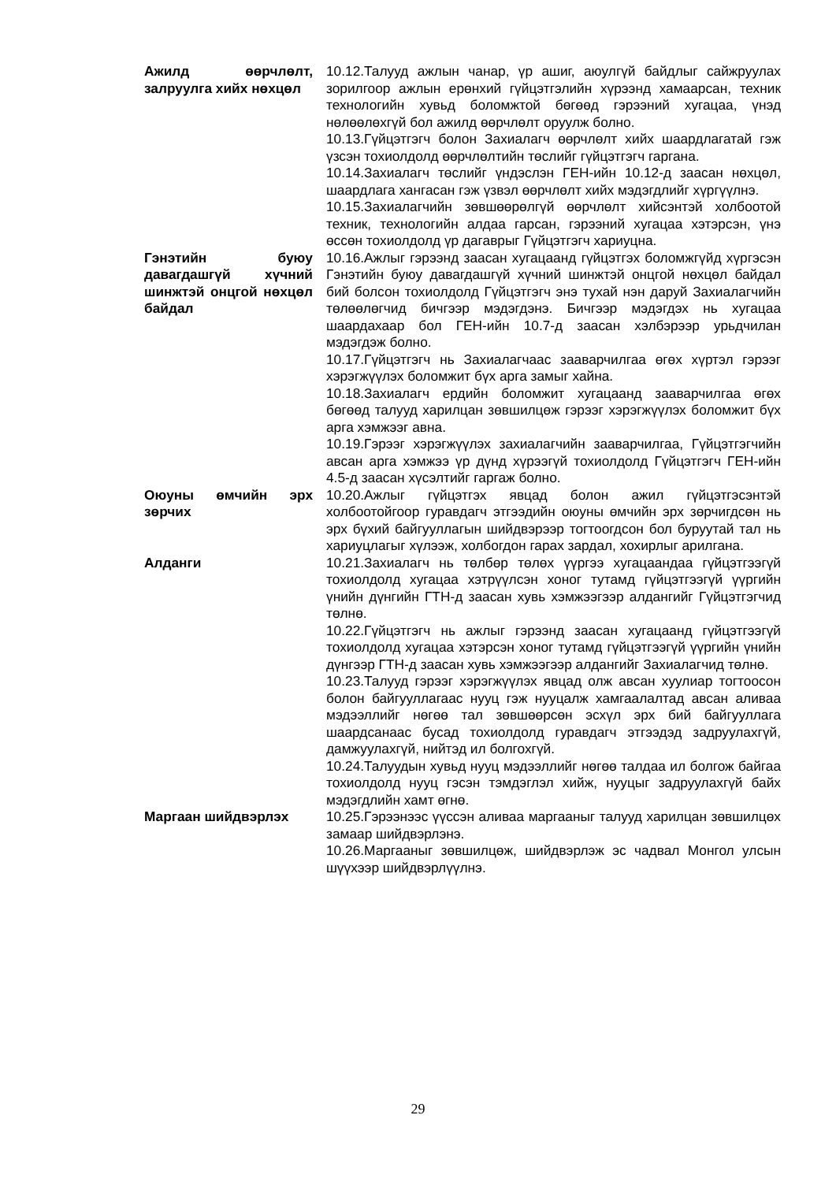Ажилд өөрчлөлт, залруулга хийх нөхцөл
10.12.Талууд ажлын чанар, үр ашиг, аюулгүй байдлыг сайжруулах зорилгоор ажлын ерөнхий гүйцэтгэлийн хүрээнд хамаарсан, техник технологийн хувьд боломжтой бөгөөд гэрээний хугацаа, үнэд нөлөөлөхгүй бол ажилд өөрчлөлт оруулж болно.
10.13.Гүйцэтгэгч болон Захиалагч өөрчлөлт хийх шаардлагатай гэж үзсэн тохиолдолд өөрчлөлтийн төслийг гүйцэтгэгч гаргана.
10.14.Захиалагч төслийг үндэслэн ГЕН-ийн 10.12-д заасан нөхцөл, шаардлага хангасан гэж үзвэл өөрчлөлт хийх мэдэгдлийг хүргүүлнэ.
10.15.Захиалагчийн зөвшөөрөлгүй өөрчлөлт хийсэнтэй холбоотой техник, технологийн алдаа гарсан, гэрээний хугацаа хэтэрсэн, үнэ өссөн тохиолдолд үр дагаврыг Гүйцэтгэгч хариуцна.
Гэнэтийн буюу давагдашгүй хүчний шинжтэй онцгой нөхцөл байдал
10.16.Ажлыг гэрээнд заасан хугацаанд гүйцэтгэх боломжгүйд хүргэсэн Гэнэтийн буюу давагдашгүй хүчний шинжтэй онцгой нөхцөл байдал бий болсон тохиолдолд Гүйцэтгэгч энэ тухай нэн даруй Захиалагчийн төлөөлөгчид бичгээр мэдэгдэнэ. Бичгээр мэдэгдэх нь хугацаа шаардахаар бол ГЕН-ийн 10.7-д заасан хэлбэрээр урьдчилан мэдэгдэж болно.
10.17.Гүйцэтгэгч нь Захиалагчаас зааварчилгаа өгөх хүртэл гэрээг хэрэгжүүлэх боломжит бүх арга замыг хайна.
10.18.Захиалагч ердийн боломжит хугацаанд зааварчилгаа өгөх бөгөөд талууд харилцан зөвшилцөж гэрээг хэрэгжүүлэх боломжит бүх арга хэмжээг авна.
10.19.Гэрээг хэрэгжүүлэх захиалагчийн зааварчилгаа, Гүйцэтгэгчийн авсан арга хэмжээ үр дүнд хүрээгүй тохиолдолд Гүйцэтгэгч ГЕН-ийн 4.5-д заасан хүсэлтийг гаргаж болно.
Оюуны өмчийн эрх зөрчих
10.20.Ажлыг гүйцэтгэх явцад болон ажил гүйцэтгэсэнтэй холбоотойгоор гуравдагч этгээдийн оюуны өмчийн эрх зөрчигдсөн нь эрх бүхий байгууллагын шийдвэрээр тогтоогдсон бол буруутай тал нь хариуцлагыг хүлээж, холбогдон гарах зардал, хохирлыг арилгана.
Алданги 10.21.Захиалагч нь төлбөр төлөх үүргээ хугацаандаа гүйцэтгээгүй тохиолдолд хугацаа хэтрүүлсэн хоног тутамд гүйцэтгээгүй үүргийн үнийн дүнгийн ГТН-д заасан хувь хэмжээгээр алдангийг Гүйцэтгэгчид төлнө.
10.22.Гүйцэтгэгч нь ажлыг гэрээнд заасан хугацаанд гүйцэтгээгүй тохиолдолд хугацаа хэтэрсэн хоног тутамд гүйцэтгээгүй үүргийн үнийн дүнгээр ГТН-д заасан хувь хэмжээгээр алдангийг Захиалагчид төлнө.
10.23.Талууд гэрээг хэрэгжүүлэх явцад олж авсан хуулиар тогтоосон болон байгууллагаас нууц гэж нууцалж хамгаалалтад авсан аливаа мэдээллийг нөгөө тал зөвшөөрсөн эсхүл эрх бий байгууллага шаардсанаас бусад тохиолдолд гуравдагч этгээдэд задруулахгүй, дамжуулахгүй, нийтэд ил болгохгүй.
10.24.Талуудын хувьд нууц мэдээллийг нөгөө талдаа ил болгож байгаа тохиолдолд нууц гэсэн тэмдэглэл хийж, нууцыг задруулахгүй байх мэдэгдлийн хамт өгнө.
Маргаан шийдвэрлэх 10.25.Гэрээнээс үүссэн аливаа маргааныг талууд харилцан зөвшилцөх замаар шийдвэрлэнэ.
10.26.Маргааныг зөвшилцөж, шийдвэрлэж эс чадвал Монгол улсын шүүхээр шийдвэрлүүлнэ.
29